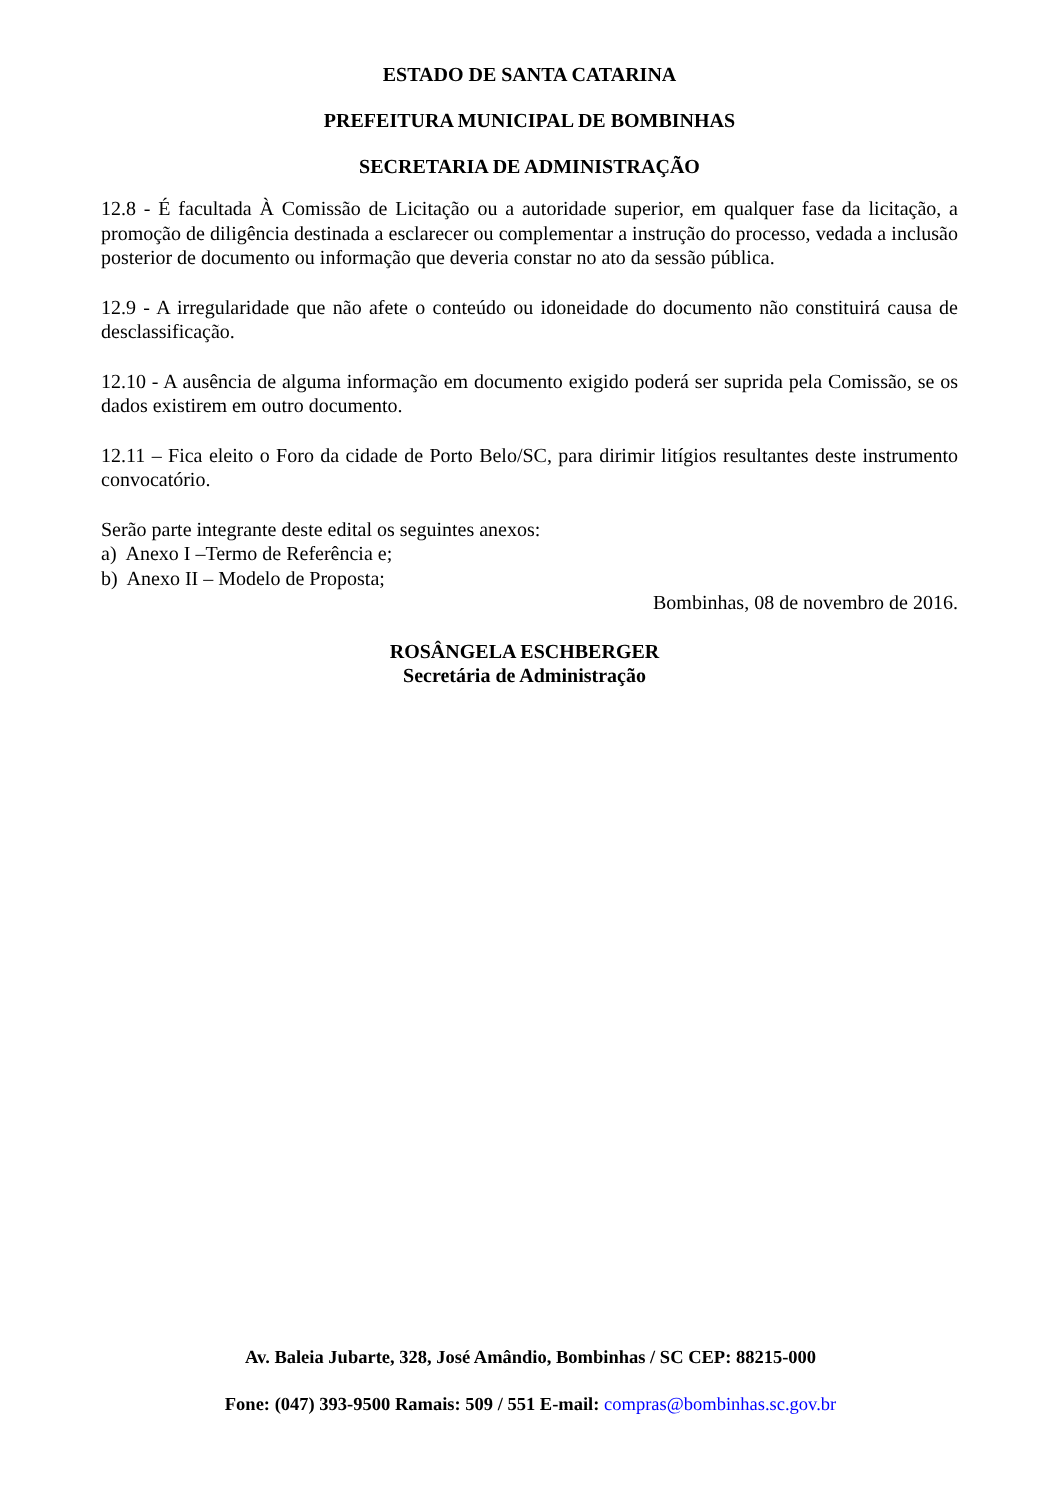ESTADO DE SANTA CATARINA
PREFEITURA MUNICIPAL DE BOMBINHAS
SECRETARIA DE ADMINISTRAÇÃO
12.8 - É facultada À Comissão de Licitação ou a autoridade superior, em qualquer fase da licitação, a promoção de diligência destinada a esclarecer ou complementar a instrução do processo, vedada a inclusão posterior de documento ou informação que deveria constar no ato da sessão pública.
12.9 - A irregularidade que não afete o conteúdo ou idoneidade do documento não constituirá causa de desclassificação.
12.10 - A ausência de alguma informação em documento exigido poderá ser suprida pela Comissão, se os dados existirem em outro documento.
12.11 – Fica eleito o Foro da cidade de Porto Belo/SC, para dirimir litígios resultantes deste instrumento convocatório.
Serão parte integrante deste edital os seguintes anexos:
a) Anexo I –Termo de Referência e;
b) Anexo II – Modelo de Proposta;
Bombinhas, 08 de novembro de 2016.
ROSÂNGELA ESCHBERGER
Secretária de Administração
Av. Baleia Jubarte, 328, José Amândio, Bombinhas / SC CEP: 88215-000
Fone: (047) 393-9500 Ramais: 509 / 551 E-mail: compras@bombinhas.sc.gov.br